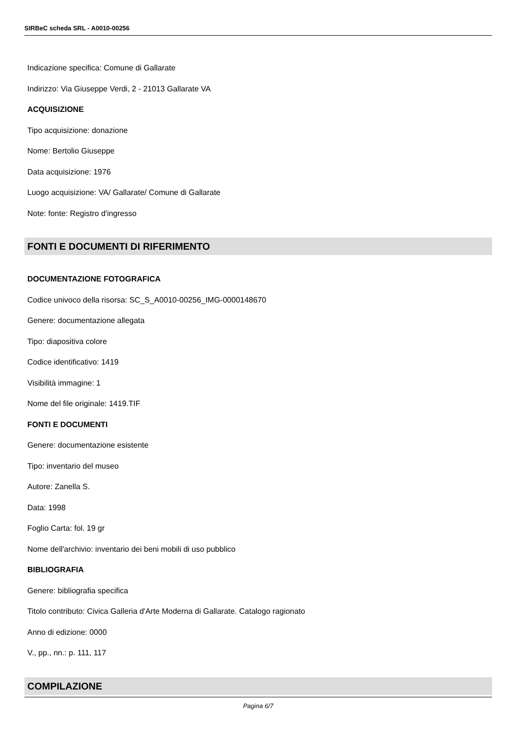SIRBeC scheda SRL - A0010-00256
Indicazione specifica: Comune di Gallarate
Indirizzo: Via Giuseppe Verdi, 2 - 21013 Gallarate VA
ACQUISIZIONE
Tipo acquisizione: donazione
Nome: Bertolio Giuseppe
Data acquisizione: 1976
Luogo acquisizione: VA/ Gallarate/ Comune di Gallarate
Note: fonte: Registro d'ingresso
FONTI E DOCUMENTI DI RIFERIMENTO
DOCUMENTAZIONE FOTOGRAFICA
Codice univoco della risorsa: SC_S_A0010-00256_IMG-0000148670
Genere: documentazione allegata
Tipo: diapositiva colore
Codice identificativo: 1419
Visibilità immagine: 1
Nome del file originale: 1419.TIF
FONTI E DOCUMENTI
Genere: documentazione esistente
Tipo: inventario del museo
Autore: Zanella S.
Data: 1998
Foglio Carta: fol. 19 gr
Nome dell'archivio: inventario dei beni mobili di uso pubblico
BIBLIOGRAFIA
Genere: bibliografia specifica
Titolo contributo: Civica Galleria d'Arte Moderna di Gallarate. Catalogo ragionato
Anno di edizione: 0000
V., pp., nn.: p. 111, 117
COMPILAZIONE
Pagina 6/7